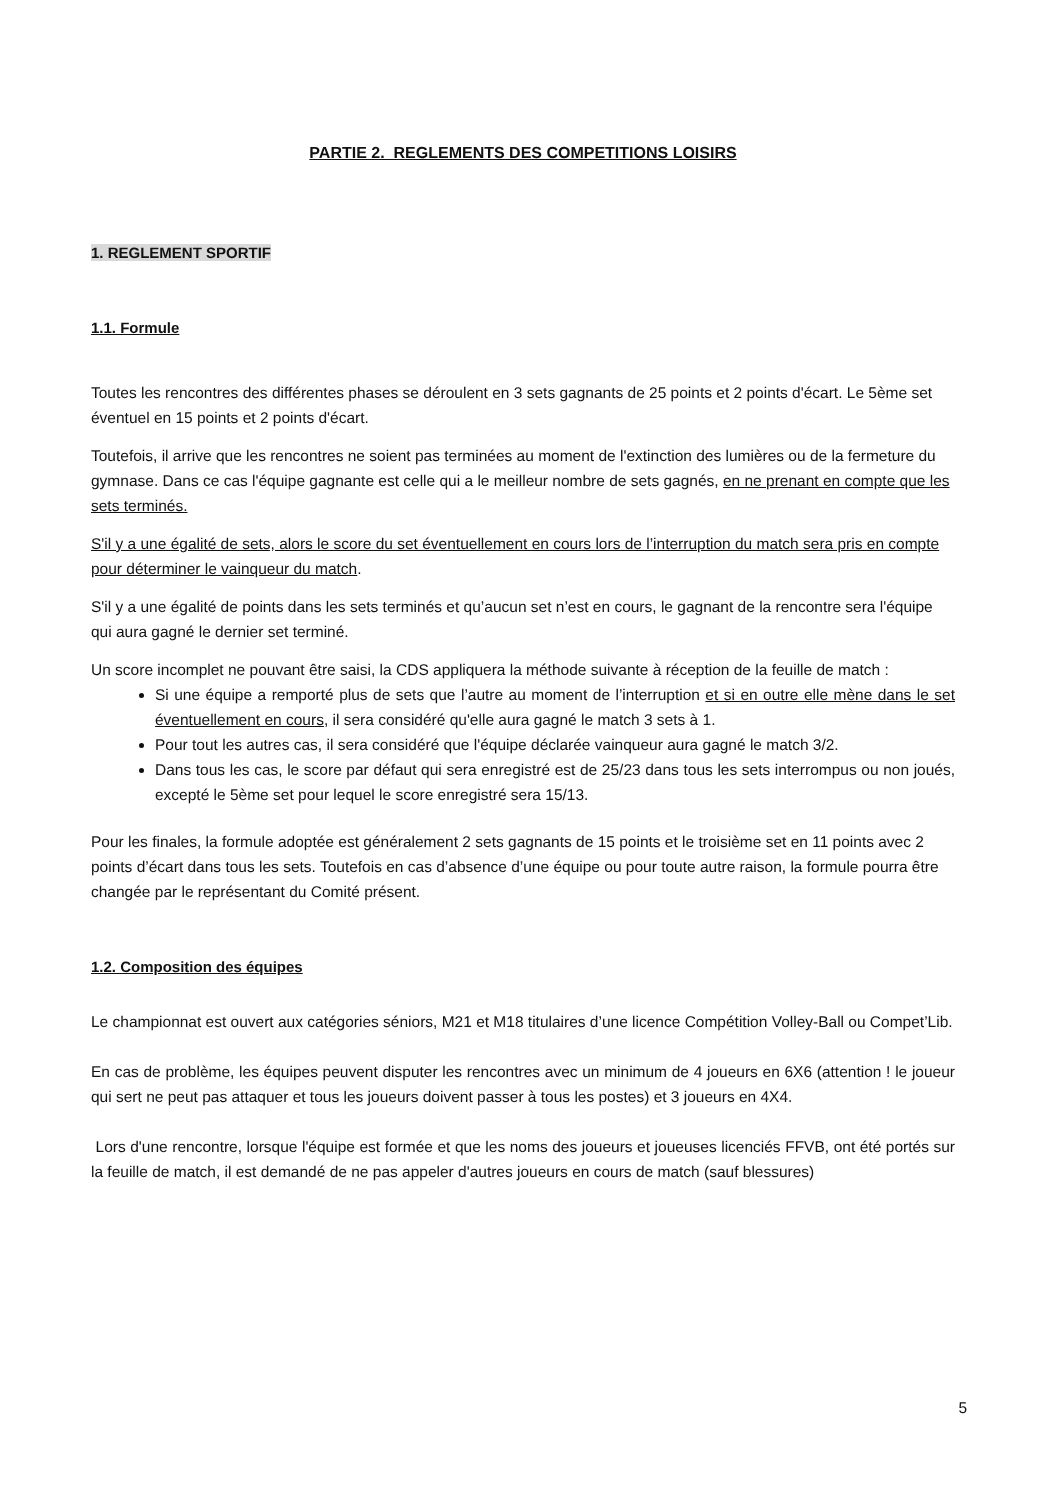PARTIE 2. REGLEMENTS DES COMPETITIONS LOISIRS
1. REGLEMENT SPORTIF
1.1. Formule
Toutes les rencontres des différentes phases se déroulent en 3 sets gagnants de 25 points et 2 points d'écart. Le 5ème set éventuel en 15 points et 2 points d'écart.
Toutefois, il arrive que les rencontres ne soient pas terminées au moment de l'extinction des lumières ou de la fermeture du gymnase. Dans ce cas l'équipe gagnante est celle qui a le meilleur nombre de sets gagnés, en ne prenant en compte que les sets terminés.
S'il y a une égalité de sets, alors le score du set éventuellement en cours lors de l’interruption du match sera pris en compte pour déterminer le vainqueur du match.
S'il y a une égalité de points dans les sets terminés et qu’aucun set n’est en cours, le gagnant de la rencontre sera l'équipe qui aura gagné le dernier set terminé.
Un score incomplet ne pouvant être saisi, la CDS appliquera la méthode suivante à réception de la feuille de match :
Si une équipe a remporté plus de sets que l’autre au moment de l’interruption et si en outre elle mène dans le set éventuellement en cours, il sera considéré qu'elle aura gagné le match 3 sets à 1.
Pour tout les autres cas, il sera considéré que l'équipe déclarée vainqueur aura gagné le match 3/2.
Dans tous les cas, le score par défaut qui sera enregistré est de 25/23 dans tous les sets interrompus ou non joués, excepté le 5ème set pour lequel le score enregistré sera 15/13.
Pour les finales, la formule adoptée est généralement 2 sets gagnants de 15 points et le troisième set en 11 points avec 2 points d’écart dans tous les sets. Toutefois en cas d’absence d’une équipe ou pour toute autre raison, la formule pourra être changée par le représentant du Comité présent.
1.2. Composition des équipes
Le championnat est ouvert aux catégories séniors, M21 et M18 titulaires d’une licence Compétition Volley-Ball ou Compet’Lib.
En cas de problème, les équipes peuvent disputer les rencontres avec un minimum de 4 joueurs en 6X6 (attention ! le joueur qui sert ne peut pas attaquer et tous les joueurs doivent passer à tous les postes) et 3 joueurs en 4X4.
Lors d'une rencontre, lorsque l'équipe est formée et que les noms des joueurs et joueuses licenciés FFVB, ont été portés sur la feuille de match, il est demandé de ne pas appeler d'autres joueurs en cours de match (sauf blessures)
5